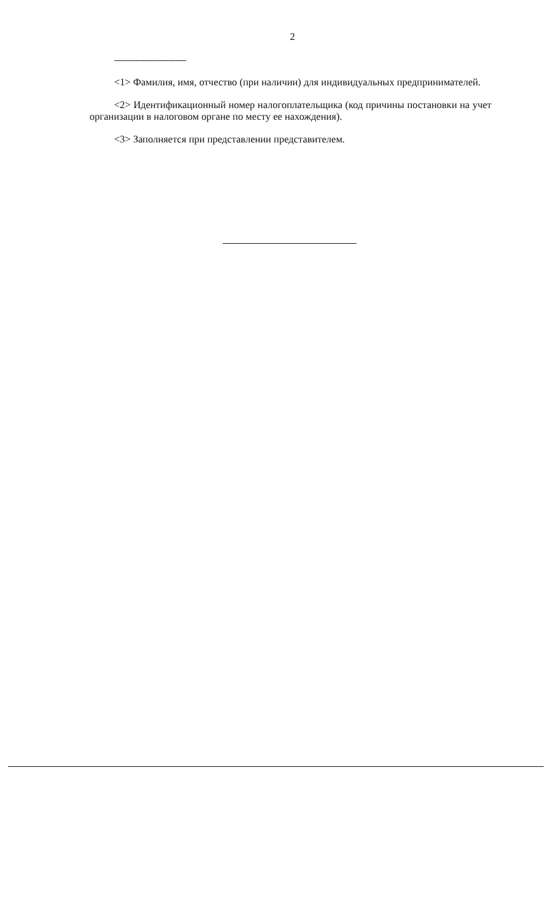2
--------------------------------
<1> Фамилия, имя, отчество (при наличии) для индивидуальных предпринимателей.
<2> Идентификационный номер налогоплательщика (код причины постановки на учет организации в налоговом органе по месту ее нахождения).
<3> Заполняется при представлении представителем.